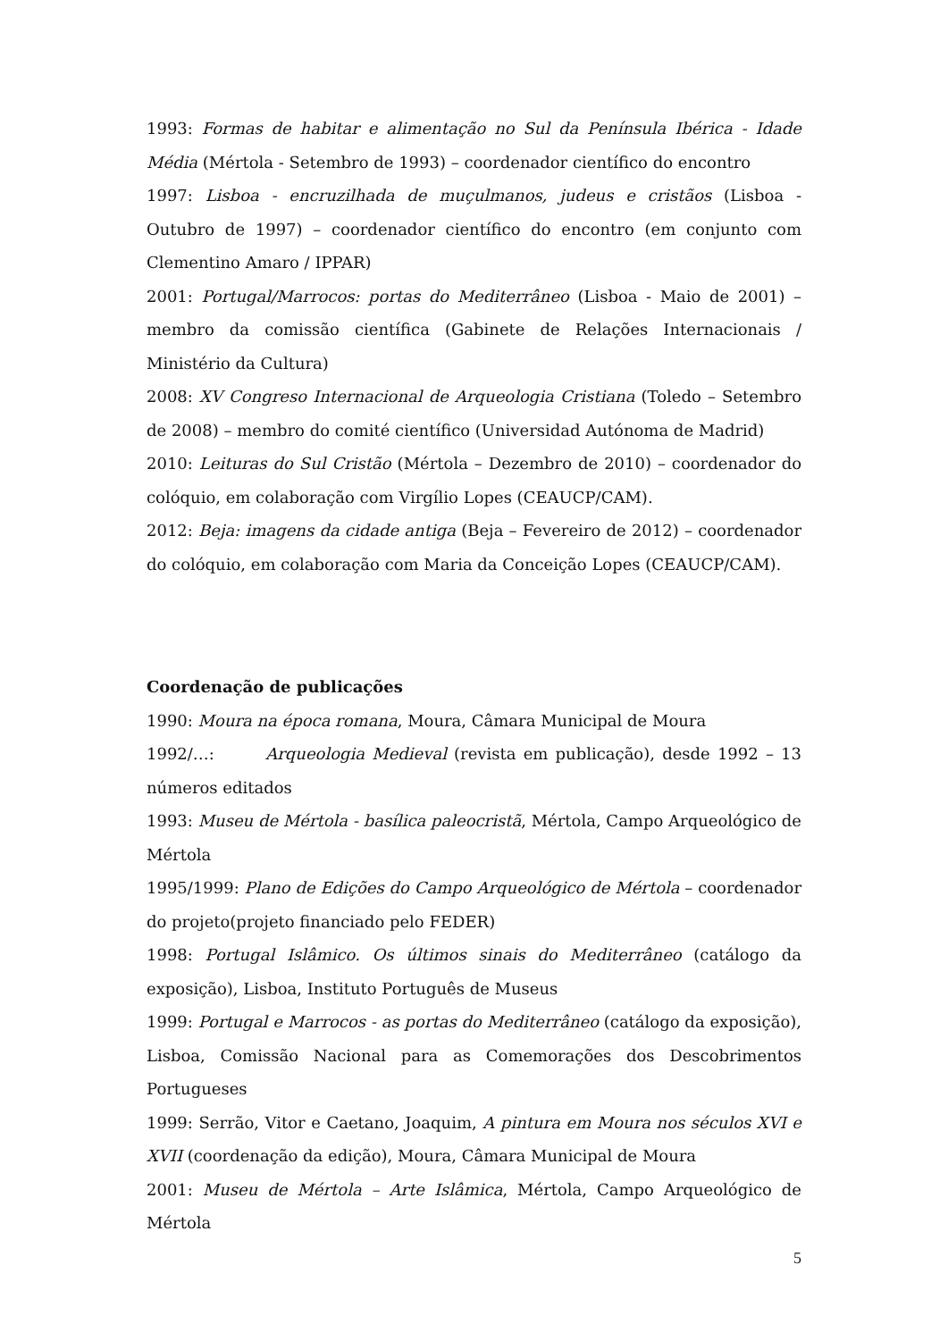1993: Formas de habitar e alimentação no Sul da Península Ibérica - Idade Média (Mértola - Setembro de 1993) – coordenador científico do encontro
1997: Lisboa - encruzilhada de muçulmanos, judeus e cristãos (Lisboa - Outubro de 1997) – coordenador científico do encontro (em conjunto com Clementino Amaro / IPPAR)
2001: Portugal/Marrocos: portas do Mediterrâneo (Lisboa - Maio de 2001) – membro da comissão científica (Gabinete de Relações Internacionais / Ministério da Cultura)
2008: XV Congreso Internacional de Arqueologia Cristiana (Toledo – Setembro de 2008) – membro do comité científico (Universidad Autónoma de Madrid)
2010: Leituras do Sul Cristão (Mértola – Dezembro de 2010) – coordenador do colóquio, em colaboração com Virgílio Lopes (CEAUCP/CAM).
2012: Beja: imagens da cidade antiga (Beja – Fevereiro de 2012) – coordenador do colóquio, em colaboração com Maria da Conceição Lopes (CEAUCP/CAM).
Coordenação de publicações
1990: Moura na época romana, Moura, Câmara Municipal de Moura
1992/…: Arqueologia Medieval (revista em publicação), desde 1992 – 13 números editados
1993: Museu de Mértola - basílica paleocristã, Mértola, Campo Arqueológico de Mértola
1995/1999: Plano de Edições do Campo Arqueológico de Mértola – coordenador do projeto(projeto financiado pelo FEDER)
1998: Portugal Islâmico. Os últimos sinais do Mediterrâneo (catálogo da exposição), Lisboa, Instituto Português de Museus
1999: Portugal e Marrocos - as portas do Mediterrâneo (catálogo da exposição), Lisboa, Comissão Nacional para as Comemorações dos Descobrimentos Portugueses
1999: Serrão, Vitor e Caetano, Joaquim, A pintura em Moura nos séculos XVI e XVII (coordenação da edição), Moura, Câmara Municipal de Moura
2001: Museu de Mértola – Arte Islâmica, Mértola, Campo Arqueológico de Mértola
5